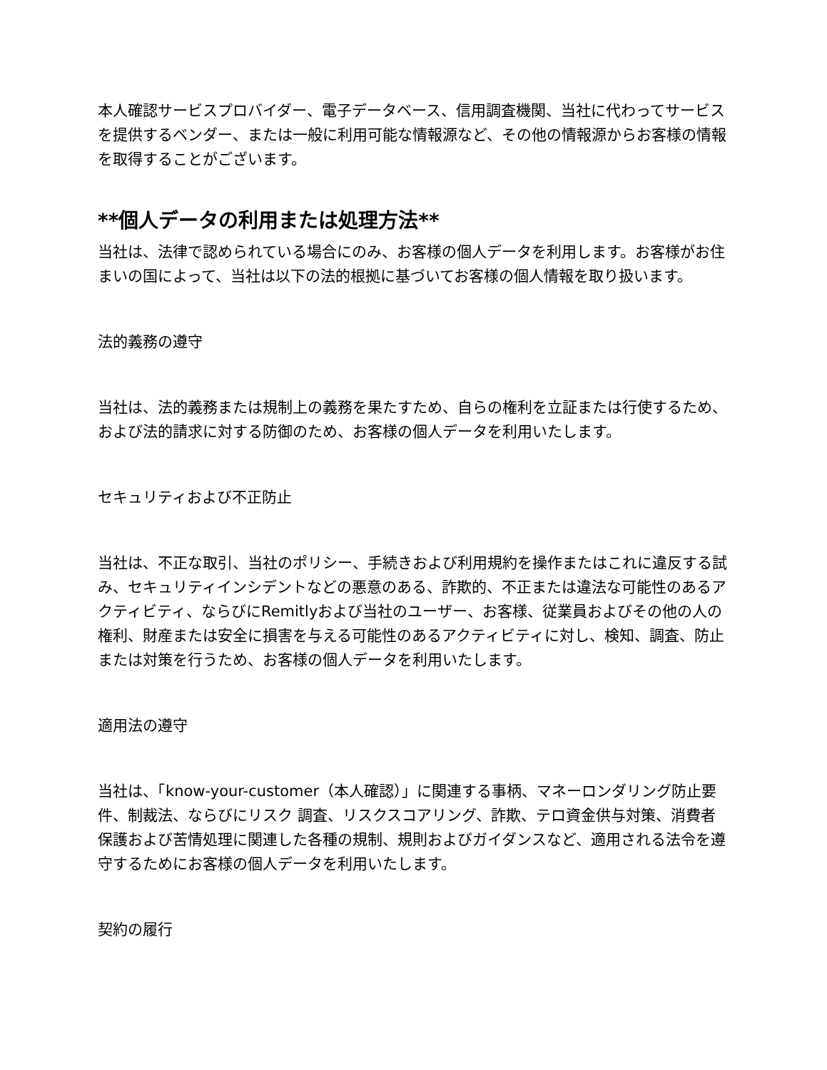本人確認サービスプロバイダー、電子データベース、信用調査機関、当社に代わってサービスを提供するベンダー、または一般に利用可能な情報源など、その他の情報源からお客様の情報を取得することがございます。
**個人データの利用または処理方法**
当社は、法律で認められている場合にのみ、お客様の個人データを利用します。お客様がお住まいの国によって、当社は以下の法的根拠に基づいてお客様の個人情報を取り扱います。
法的義務の遵守
当社は、法的義務または規制上の義務を果たすため、自らの権利を立証または行使するため、および法的請求に対する防御のため、お客様の個人データを利用いたします。
セキュリティおよび不正防止
当社は、不正な取引、当社のポリシー、手続きおよび利用規約を操作またはこれに違反する試み、セキュリティインシデントなどの悪意のある、詐欺的、不正または違法な可能性のあるアクティビティ、ならびにRemitlyおよび当社のユーザー、お客様、従業員およびその他の人の権利、財産または安全に損害を与える可能性のあるアクティビティに対し、検知、調査、防止または対策を行うため、お客様の個人データを利用いたします。
適用法の遵守
当社は、「know-your-customer（本人確認）」に関連する事柄、マネーロンダリング防止要件、制裁法、ならびにリスク 調査、リスクスコアリング、詐欺、テロ資金供与対策、消費者保護および苦情処理に関連した各種の規制、規則およびガイダンスなど、適用される法令を遵守するためにお客様の個人データを利用いたします。
契約の履行